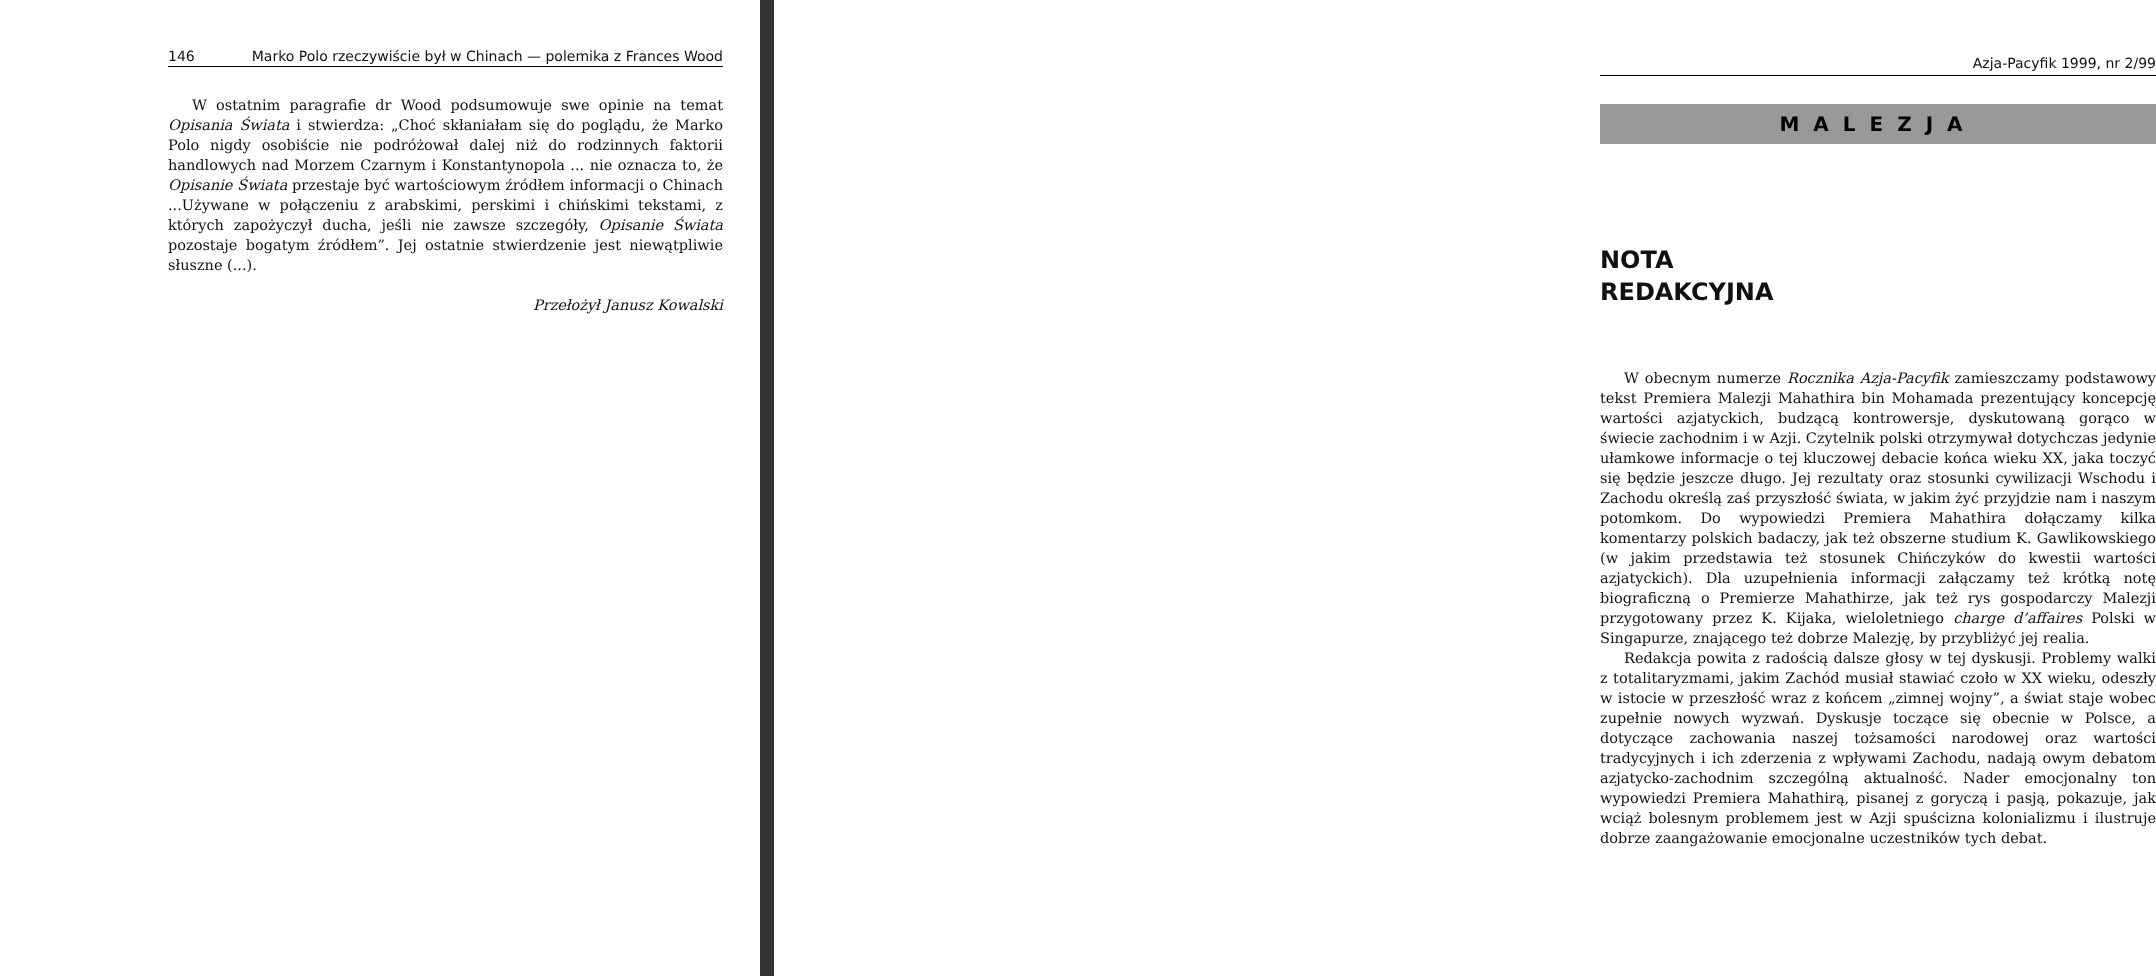146 Marko Polo rzeczywiście był w Chinach — polemika z Frances Wood
W ostatnim paragrafie dr Wood podsumowuje swe opinie na temat Opisania Świata i stwierdza: „Choć skłaniałam się do poglądu, że Marko Polo nigdy osobiście nie podróżował dalej niż do rodzinnych faktorii handlowych nad Morzem Czarnym i Konstantynopola ... nie oznacza to, że Opisanie Świata przestaje być wartościowym źródłem informacji o Chinach ...Używane w połączeniu z arabskimi, perskimi i chińskimi tekstami, z których zapożyczył ducha, jeśli nie zawsze szczegóły, Opisanie Świata pozostaje bogatym źródłem”. Jej ostatnie stwierdzenie jest niewątpliwie słuszne (...).
Przełożył Janusz Kowalski
Azja-Pacyfik 1999, nr 2/99
MALEZJA
NOTA
REDAKCYJNA
W obecnym numerze Rocznika Azja-Pacyfik zamieszczamy podstawowy tekst Premiera Malezji Mahathira bin Mohamada prezentujący koncepcję wartości azjatyckich, budzącą kontrowersje, dyskutowaną gorąco w świecie zachodnim i w Azji. Czytelnik polski otrzymywał dotychczas jedynie ułamkowe informacje o tej kluczowej debacie końca wieku XX, jaka toczyć się będzie jeszcze długo. Jej rezultaty oraz stosunki cywilizacji Wschodu i Zachodu określą zaś przyszłość świata, w jakim żyć przyjdzie nam i naszym potomkom. Do wypowiedzi Premiera Mahathira dołączamy kilka komentarzy polskich badaczy, jak też obszerne studium K. Gawlikowskiego (w jakim przedstawia też stosunek Chińczyków do kwestii wartości azjatyckich). Dla uzupełnienia informacji załączamy też krótką notę biograficzną o Premierze Mahathirze, jak też rys gospodarczy Malezji przygotowany przez K. Kijaka, wieloletniego charge d’affaires Polski w Singapurze, znającego też dobrze Malezję, by przybliżyć jej realia.
Redakcja powita z radością dalsze głosy w tej dyskusji. Problemy walki z totalitaryzmami, jakim Zachód musiał stawiać czoło w XX wieku, odeszły w istocie w przeszłość wraz z końcem „zimnej wojny”, a świat staje wobec zupełnie nowych wyzwań. Dyskusje toczące się obecnie w Polsce, a dotyczące zachowania naszej tożsamości narodowej oraz wartości tradycyjnych i ich zderzenia z wpływami Zachodu, nadają owym debatom azjatycko-zachodnim szczególną aktualność. Nader emocjonalny ton wypowiedzi Premiera Mahathirą, pisanej z goryczą i pasją, pokazuje, jak wciąż bolesnym problemem jest w Azji spuścizna kolonializmu i ilustruje dobrze zaangażowanie emocjonalne uczestników tych debat.